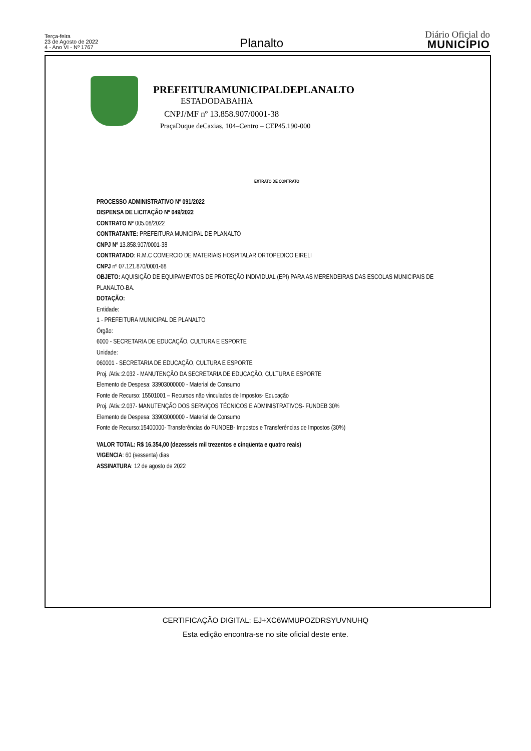Terça-feira
23 de Agosto de 2022
4 - Ano VI - Nº 1767
Planalto
Diário Oficial do
MUNICÍPIO
PREFEITURAMUNICIPALDEPLANALTO
ESTADODABAHIA
CNPJ/MF nº 13.858.907/0001-38
PraçaDuque deCaxias, 104–Centro – CEP45.190-000
EXTRATO DE CONTRATO
PROCESSO ADMINISTRATIVO Nº 091/2022
DISPENSA DE LICITAÇÃO Nº 049/2022
CONTRATO Nº 005.08/2022
CONTRATANTE: PREFEITURA MUNICIPAL DE PLANALTO
CNPJ Nº 13.858.907/0001-38
CONTRATADO: R.M.C COMERCIO DE MATERIAIS HOSPITALAR ORTOPEDICO EIRELI
CNPJ nº 07.121.870/0001-68
OBJETO: AQUISIÇÃO DE EQUIPAMENTOS DE PROTEÇÃO INDIVIDUAL (EPI) PARA AS MERENDEIRAS DAS ESCOLAS MUNICIPAIS DE PLANALTO-BA.
DOTAÇÃO:
Entidade:
1 - PREFEITURA MUNICIPAL DE PLANALTO
Órgão:
6000 - SECRETARIA DE EDUCAÇÃO, CULTURA E ESPORTE
Unidade:
060001 - SECRETARIA DE EDUCAÇÃO, CULTURA E ESPORTE
Proj. /Ativ.:2.032 - MANUTENÇÃO DA SECRETARIA DE EDUCAÇÃO, CULTURA E ESPORTE
Elemento de Despesa: 33903000000 - Material de Consumo
Fonte de Recurso: 15501001 – Recursos não vinculados de Impostos- Educação
Proj. /Ativ.:2.037- MANUTENÇÃO DOS SERVIÇOS TÉCNICOS E ADMINISTRATIVOS- FUNDEB 30%
Elemento de Despesa: 33903000000 - Material de Consumo
Fonte de Recurso:15400000- Transferências do FUNDEB- Impostos e Transferências de Impostos (30%)
VALOR TOTAL: R$ 16.354,00 (dezesseis mil trezentos e cinqüenta e quatro reais)
VIGENCIA: 60 (sessenta) dias
ASSINATURA: 12 de agosto de 2022
CERTIFICAÇÃO DIGITAL: EJ+XC6WMUPOZDRSYUVNUHQ
Esta edição encontra-se no site oficial deste ente.